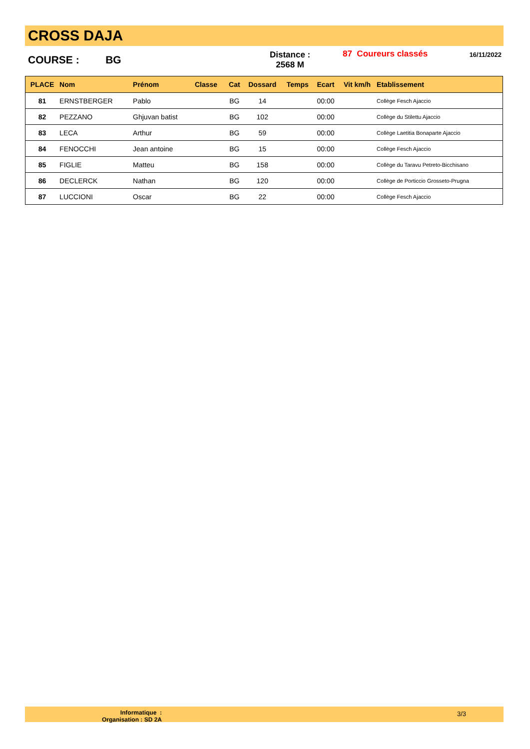CROSS DAJA
COURSE : BG
Distance :
2568 M
87 Coureurs classés 16/11/2022
| PLACE | Nom | Prénom | Classe | Cat | Dossard | Temps | Ecart | Vit km/h | Etablissement |
| --- | --- | --- | --- | --- | --- | --- | --- | --- | --- |
| 81 | ERNSTBERGER | Pablo | | BG | 14 | | 00:00 | | Collège Fesch Ajaccio |
| 82 | PEZZANO | Ghjuvan batist | | BG | 102 | | 00:00 | | Collège du Stilettu Ajaccio |
| 83 | LECA | Arthur | | BG | 59 | | 00:00 | | Collège Laetitia Bonaparte Ajaccio |
| 84 | FENOCCHI | Jean antoine | | BG | 15 | | 00:00 | | Collège Fesch Ajaccio |
| 85 | FIGLIE | Matteu | | BG | 158 | | 00:00 | | Collège du Taravu Petreto-Bicchisano |
| 86 | DECLERCK | Nathan | | BG | 120 | | 00:00 | | Collège de Porticcio Grosseto-Prugna |
| 87 | LUCCIONI | Oscar | | BG | 22 | | 00:00 | | Collège Fesch Ajaccio |
Informatique :
Organisation : SD 2A
3/3